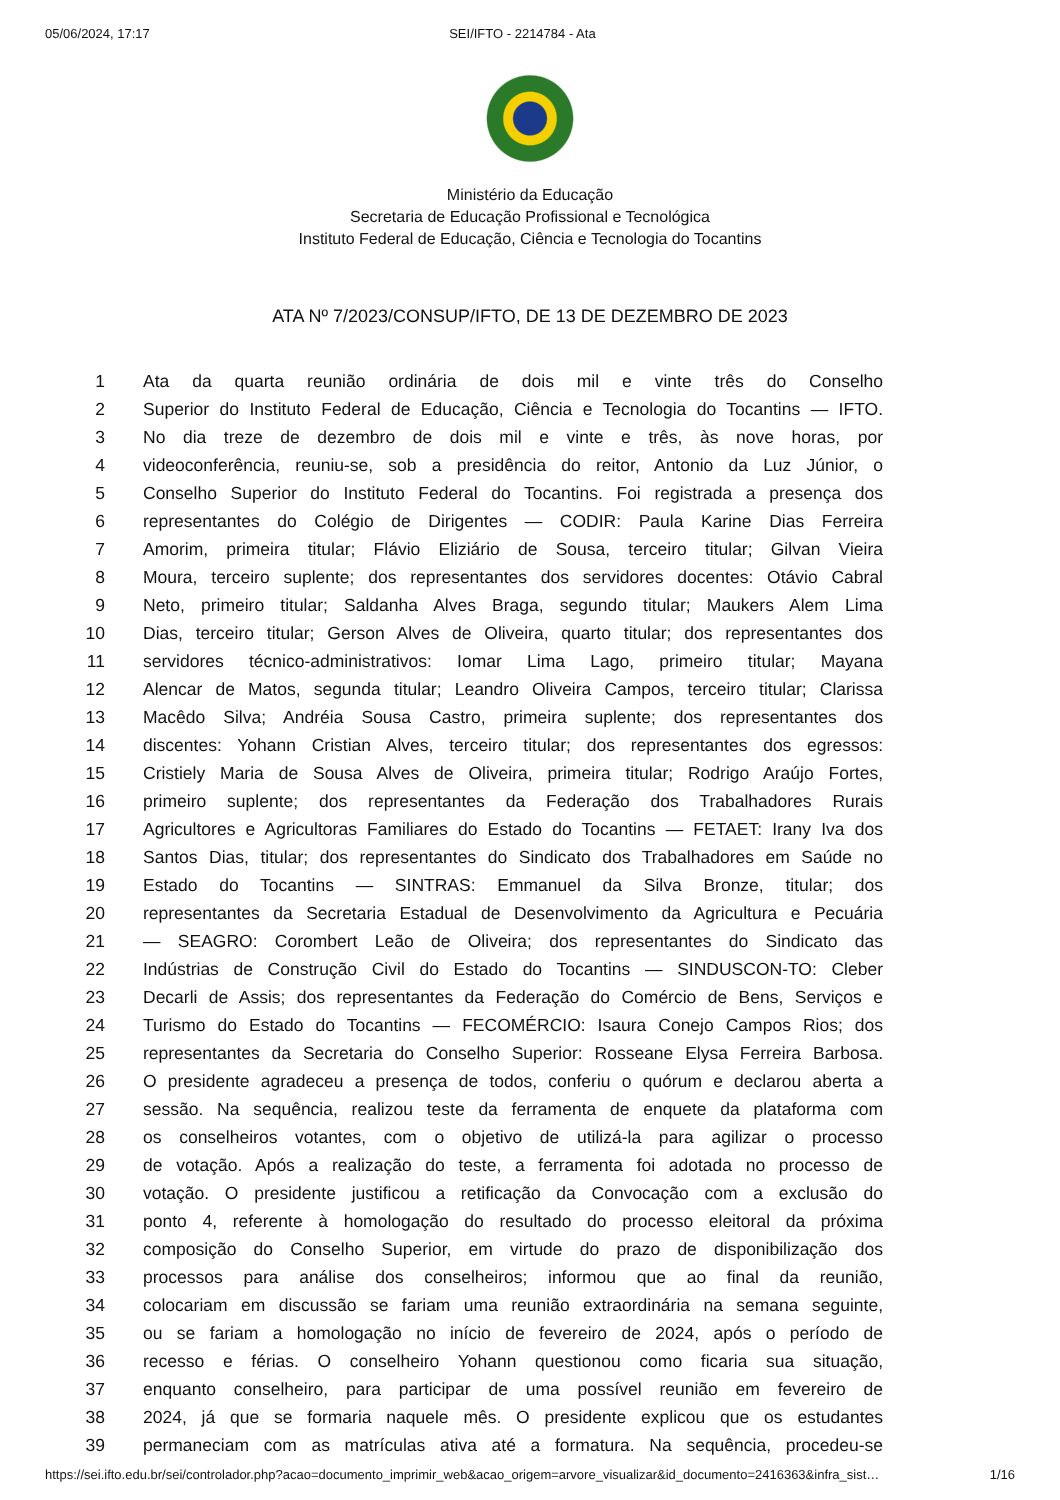05/06/2024, 17:17 SEI/IFTO - 2214784 - Ata
Ministério da Educação
Secretaria de Educação Profissional e Tecnológica
Instituto Federal de Educação, Ciência e Tecnologia do Tocantins
ATA Nº 7/2023/CONSUP/IFTO, DE 13 DE DEZEMBRO DE 2023
1 Ata da quarta reunião ordinária de dois mil e vinte três do Conselho
2 Superior do Instituto Federal de Educação, Ciência e Tecnologia do Tocantins — IFTO.
3 No dia treze de dezembro de dois mil e vinte e três, às nove horas, por
4 videoconferência, reuniu-se, sob a presidência do reitor, Antonio da Luz Júnior, o
5 Conselho Superior do Instituto Federal do Tocantins. Foi registrada a presença dos
6 representantes do Colégio de Dirigentes — CODIR: Paula Karine Dias Ferreira
7 Amorim, primeira titular; Flávio Eliziário de Sousa, terceiro titular; Gilvan Vieira
8 Moura, terceiro suplente; dos representantes dos servidores docentes: Otávio Cabral
9 Neto, primeiro titular; Saldanha Alves Braga, segundo titular; Maukers Alem Lima
10 Dias, terceiro titular; Gerson Alves de Oliveira, quarto titular; dos representantes dos
11 servidores técnico-administrativos: Iomar Lima Lago, primeiro titular; Mayana
12 Alencar de Matos, segunda titular; Leandro Oliveira Campos, terceiro titular; Clarissa
13 Macêdo Silva; Andréia Sousa Castro, primeira suplente; dos representantes dos
14 discentes: Yohann Cristian Alves, terceiro titular; dos representantes dos egressos:
15 Cristiely Maria de Sousa Alves de Oliveira, primeira titular; Rodrigo Araújo Fortes,
16 primeiro suplente; dos representantes da Federação dos Trabalhadores Rurais
17 Agricultores e Agricultoras Familiares do Estado do Tocantins — FETAET: Irany Iva dos
18 Santos Dias, titular; dos representantes do Sindicato dos Trabalhadores em Saúde no
19 Estado do Tocantins — SINTRAS: Emmanuel da Silva Bronze, titular; dos
20 representantes da Secretaria Estadual de Desenvolvimento da Agricultura e Pecuária
21 — SEAGRO: Corombert Leão de Oliveira; dos representantes do Sindicato das
22 Indústrias de Construção Civil do Estado do Tocantins — SINDUSCON-TO: Cleber
23 Decarli de Assis; dos representantes da Federação do Comércio de Bens, Serviços e
24 Turismo do Estado do Tocantins — FECOMÉRCIO: Isaura Conejo Campos Rios; dos
25 representantes da Secretaria do Conselho Superior: Rosseane Elysa Ferreira Barbosa.
26 O presidente agradeceu a presença de todos, conferiu o quórum e declarou aberta a
27 sessão. Na sequência, realizou teste da ferramenta de enquete da plataforma com
28 os conselheiros votantes, com o objetivo de utilizá-la para agilizar o processo
29 de votação. Após a realização do teste, a ferramenta foi adotada no processo de
30 votação. O presidente justificou a retificação da Convocação com a exclusão do
31 ponto 4, referente à homologação do resultado do processo eleitoral da próxima
32 composição do Conselho Superior, em virtude do prazo de disponibilização dos
33 processos para análise dos conselheiros; informou que ao final da reunião,
34 colocariam em discussão se fariam uma reunião extraordinária na semana seguinte,
35 ou se fariam a homologação no início de fevereiro de 2024, após o período de
36 recesso e férias. O conselheiro Yohann questionou como ficaria sua situação,
37 enquanto conselheiro, para participar de uma possível reunião em fevereiro de
38 2024, já que se formaria naquele mês. O presidente explicou que os estudantes
39 permaneciam com as matrículas ativa até a formatura. Na sequência, procedeu-se
https://sei.ifto.edu.br/sei/controlador.php?acao=documento_imprimir_web&acao_origem=arvore_visualizar&id_documento=2416363&infra_sist… 1/16